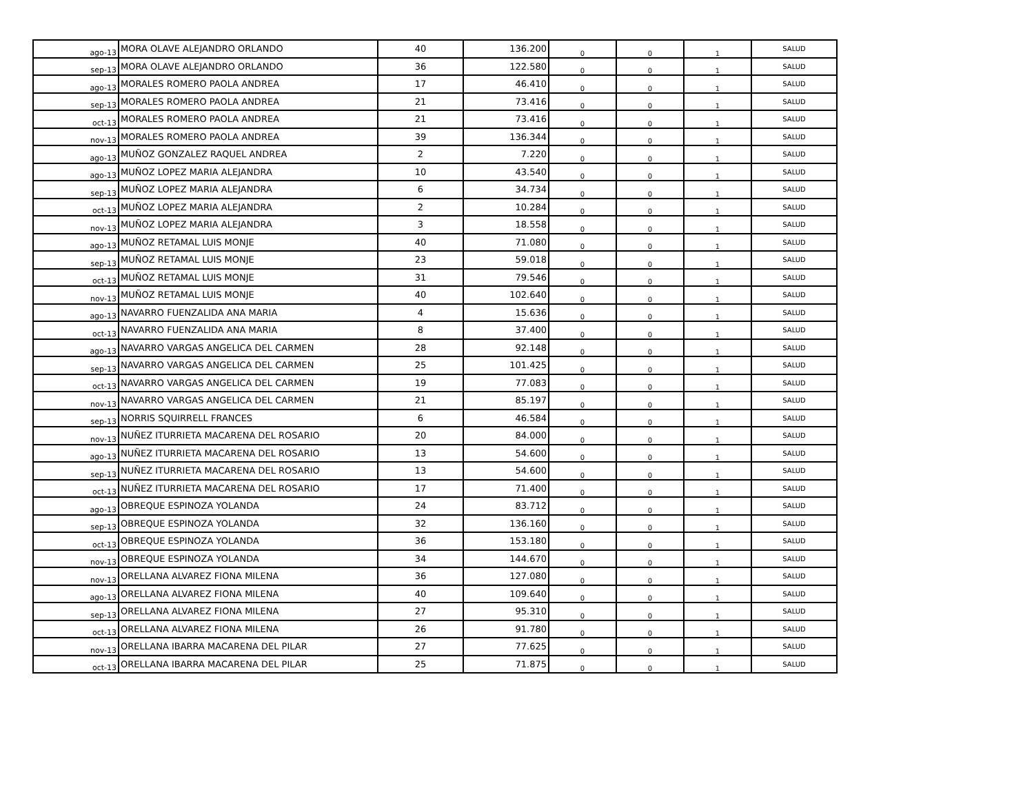| ago-13 | MORA OLAVE ALEJANDRO ORLANDO | 40 | 136.200 | 0 | 0 | 1 | SALUD |
| sep-13 | MORA OLAVE ALEJANDRO ORLANDO | 36 | 122.580 | 0 | 0 | 1 | SALUD |
| ago-13 | MORALES ROMERO PAOLA ANDREA | 17 | 46.410 | 0 | 0 | 1 | SALUD |
| sep-13 | MORALES ROMERO PAOLA ANDREA | 21 | 73.416 | 0 | 0 | 1 | SALUD |
| oct-13 | MORALES ROMERO PAOLA ANDREA | 21 | 73.416 | 0 | 0 | 1 | SALUD |
| nov-13 | MORALES ROMERO PAOLA ANDREA | 39 | 136.344 | 0 | 0 | 1 | SALUD |
| ago-13 | MUÑOZ GONZALEZ RAQUEL ANDREA | 2 | 7.220 | 0 | 0 | 1 | SALUD |
| ago-13 | MUÑOZ LOPEZ MARIA ALEJANDRA | 10 | 43.540 | 0 | 0 | 1 | SALUD |
| sep-13 | MUÑOZ LOPEZ MARIA ALEJANDRA | 6 | 34.734 | 0 | 0 | 1 | SALUD |
| oct-13 | MUÑOZ LOPEZ MARIA ALEJANDRA | 2 | 10.284 | 0 | 0 | 1 | SALUD |
| nov-13 | MUÑOZ LOPEZ MARIA ALEJANDRA | 3 | 18.558 | 0 | 0 | 1 | SALUD |
| ago-13 | MUÑOZ RETAMAL LUIS MONJE | 40 | 71.080 | 0 | 0 | 1 | SALUD |
| sep-13 | MUÑOZ RETAMAL LUIS MONJE | 23 | 59.018 | 0 | 0 | 1 | SALUD |
| oct-13 | MUÑOZ RETAMAL LUIS MONJE | 31 | 79.546 | 0 | 0 | 1 | SALUD |
| nov-13 | MUÑOZ RETAMAL LUIS MONJE | 40 | 102.640 | 0 | 0 | 1 | SALUD |
| ago-13 | NAVARRO FUENZALIDA ANA MARIA | 4 | 15.636 | 0 | 0 | 1 | SALUD |
| oct-13 | NAVARRO FUENZALIDA ANA MARIA | 8 | 37.400 | 0 | 0 | 1 | SALUD |
| ago-13 | NAVARRO VARGAS ANGELICA DEL CARMEN | 28 | 92.148 | 0 | 0 | 1 | SALUD |
| sep-13 | NAVARRO VARGAS ANGELICA DEL CARMEN | 25 | 101.425 | 0 | 0 | 1 | SALUD |
| oct-13 | NAVARRO VARGAS ANGELICA DEL CARMEN | 19 | 77.083 | 0 | 0 | 1 | SALUD |
| nov-13 | NAVARRO VARGAS ANGELICA DEL CARMEN | 21 | 85.197 | 0 | 0 | 1 | SALUD |
| sep-13 | NORRIS SQUIRRELL FRANCES | 6 | 46.584 | 0 | 0 | 1 | SALUD |
| nov-13 | NUÑEZ ITURRIETA MACARENA DEL ROSARIO | 20 | 84.000 | 0 | 0 | 1 | SALUD |
| ago-13 | NUÑEZ ITURRIETA MACARENA DEL ROSARIO | 13 | 54.600 | 0 | 0 | 1 | SALUD |
| sep-13 | NUÑEZ ITURRIETA MACARENA DEL ROSARIO | 13 | 54.600 | 0 | 0 | 1 | SALUD |
| oct-13 | NUÑEZ ITURRIETA MACARENA DEL ROSARIO | 17 | 71.400 | 0 | 0 | 1 | SALUD |
| ago-13 | OBREQUE ESPINOZA YOLANDA | 24 | 83.712 | 0 | 0 | 1 | SALUD |
| sep-13 | OBREQUE ESPINOZA YOLANDA | 32 | 136.160 | 0 | 0 | 1 | SALUD |
| oct-13 | OBREQUE ESPINOZA YOLANDA | 36 | 153.180 | 0 | 0 | 1 | SALUD |
| nov-13 | OBREQUE ESPINOZA YOLANDA | 34 | 144.670 | 0 | 0 | 1 | SALUD |
| nov-13 | ORELLANA ALVAREZ FIONA MILENA | 36 | 127.080 | 0 | 0 | 1 | SALUD |
| ago-13 | ORELLANA ALVAREZ FIONA MILENA | 40 | 109.640 | 0 | 0 | 1 | SALUD |
| sep-13 | ORELLANA ALVAREZ FIONA MILENA | 27 | 95.310 | 0 | 0 | 1 | SALUD |
| oct-13 | ORELLANA ALVAREZ FIONA MILENA | 26 | 91.780 | 0 | 0 | 1 | SALUD |
| nov-13 | ORELLANA IBARRA MACARENA DEL PILAR | 27 | 77.625 | 0 | 0 | 1 | SALUD |
| oct-13 | ORELLANA IBARRA MACARENA DEL PILAR | 25 | 71.875 | 0 | 0 | 1 | SALUD |